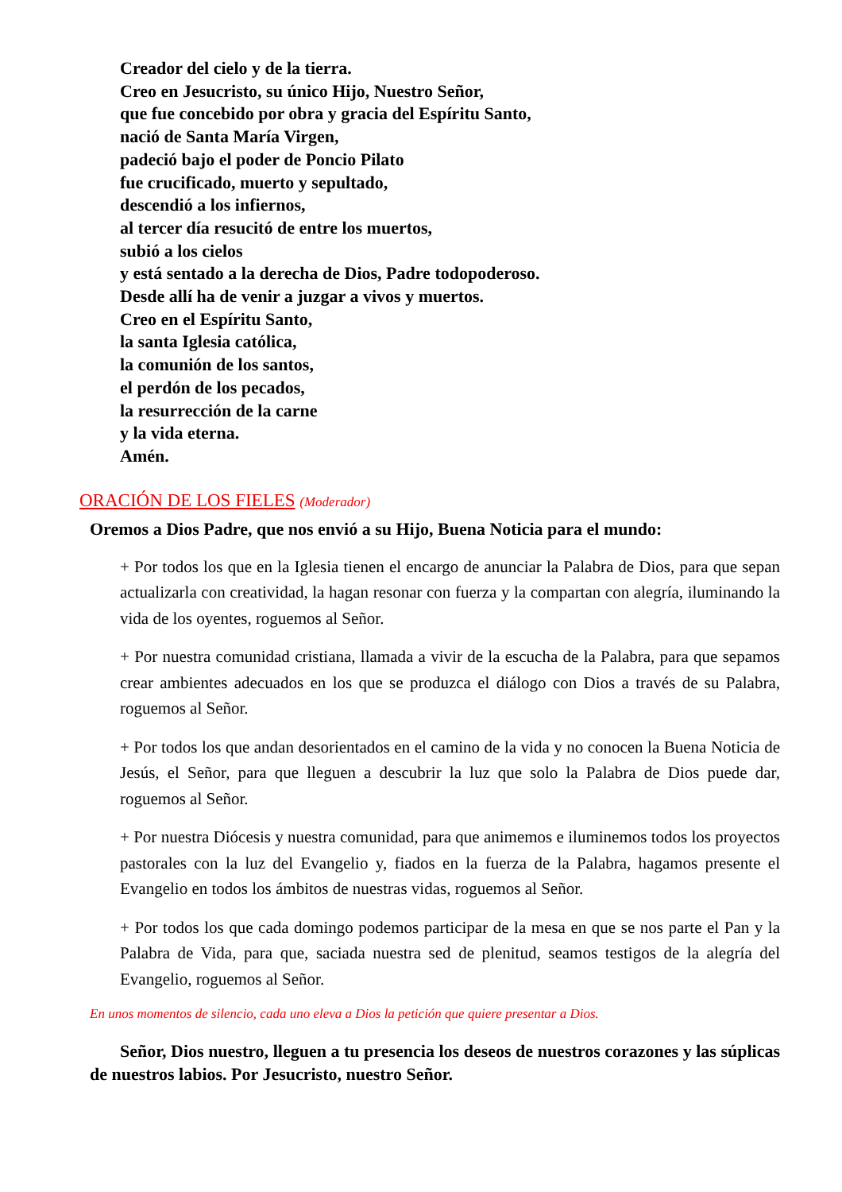Creador del cielo y de la tierra.
Creo en Jesucristo, su único Hijo, Nuestro Señor,
que fue concebido por obra y gracia del Espíritu Santo,
nació de Santa María Virgen,
padeció bajo el poder de Poncio Pilato
fue crucificado, muerto y sepultado,
descendió a los infiernos,
al tercer día resucitó de entre los muertos,
subió a los cielos
y está sentado a la derecha de Dios, Padre todopoderoso.
Desde allí ha de venir a juzgar a vivos y muertos.
Creo en el Espíritu Santo,
la santa Iglesia católica,
la comunión de los santos,
el perdón de los pecados,
la resurrección de la carne
y la vida eterna.
Amén.
ORACIÓN DE LOS FIELES (Moderador)
Oremos a Dios Padre, que nos envió a su Hijo, Buena Noticia para el mundo:
+ Por todos los que en la Iglesia tienen el encargo de anunciar la Palabra de Dios, para que sepan actualizarla con creatividad, la hagan resonar con fuerza y la compartan con alegría, iluminando la vida de los oyentes, roguemos al Señor.
+ Por nuestra comunidad cristiana, llamada a vivir de la escucha de la Palabra, para que sepamos crear ambientes adecuados en los que se produzca el diálogo con Dios a través de su Palabra, roguemos al Señor.
+ Por todos los que andan desorientados en el camino de la vida y no conocen la Buena Noticia de Jesús, el Señor, para que lleguen a descubrir la luz que solo la Palabra de Dios puede dar, roguemos al Señor.
+ Por nuestra Diócesis y nuestra comunidad, para que animemos e iluminemos todos los proyectos pastorales con la luz del Evangelio y, fiados en la fuerza de la Palabra, hagamos presente el Evangelio en todos los ámbitos de nuestras vidas, roguemos al Señor.
+ Por todos los que cada domingo podemos participar de la mesa en que se nos parte el Pan y la Palabra de Vida, para que, saciada nuestra sed de plenitud, seamos testigos de la alegría del Evangelio, roguemos al Señor.
En unos momentos de silencio, cada uno eleva a Dios la petición que quiere presentar a Dios.
Señor, Dios nuestro, lleguen a tu presencia los deseos de nuestros corazones y las súplicas de nuestros labios. Por Jesucristo, nuestro Señor.